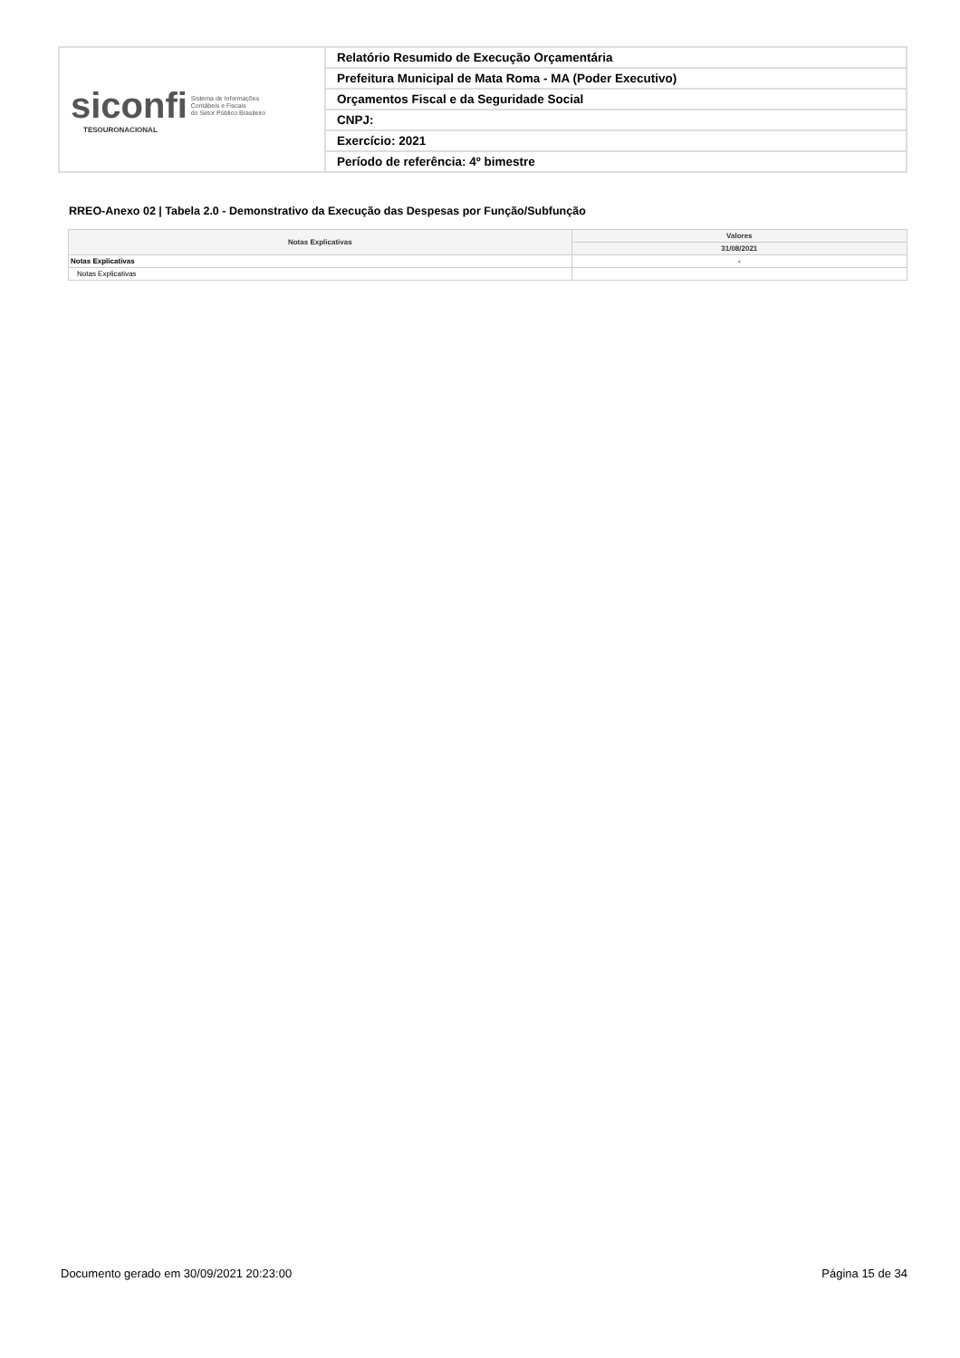| siconfi Sistema de Informações Contábeis e Fiscais do Setor Público Brasileiro TESOURONACIONAL | Relatório Resumido de Execução Orçamentária |
| | Prefeitura Municipal de Mata Roma - MA (Poder Executivo) |
| | Orçamentos Fiscal e da Seguridade Social |
| | CNPJ: |
| | Exercício: 2021 |
| | Período de referência: 4º bimestre |
RREO-Anexo 02 | Tabela 2.0 - Demonstrativo da Execução das Despesas por Função/Subfunção
| Notas Explicativas | Valores |
| --- | --- |
| | 31/08/2021 |
| Notas Explicativas | - |
| Notas Explicativas | |
Documento gerado em 30/09/2021 20:23:00 Página 15 de 34